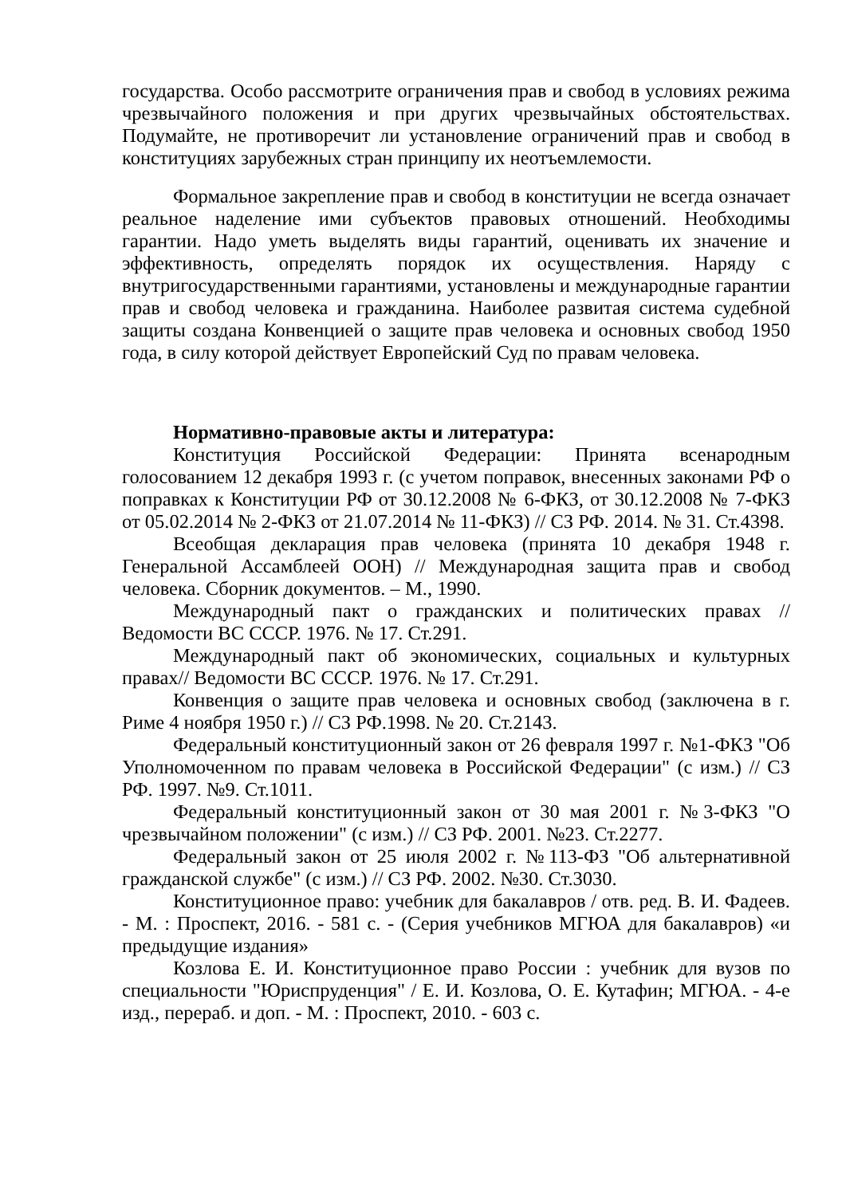государства. Особо рассмотрите ограничения прав и свобод в условиях режима чрезвычайного положения и при других чрезвычайных обстоятельствах. Подумайте, не противоречит ли установление ограничений прав и свобод в конституциях зарубежных стран принципу их неотъемлемости.
Формальное закрепление прав и свобод в конституции не всегда означает реальное наделение ими субъектов правовых отношений. Необходимы гарантии. Надо уметь выделять виды гарантий, оценивать их значение и эффективность, определять порядок их осуществления. Наряду с внутригосударственными гарантиями, установлены и международные гарантии прав и свобод человека и гражданина. Наиболее развитая система судебной защиты создана Конвенцией о защите прав человека и основных свобод 1950 года, в силу которой действует Европейский Суд по правам человека.
Нормативно-правовые акты и литература:
Конституция Российской Федерации: Принята всенародным голосованием 12 декабря 1993 г. (с учетом поправок, внесенных законами РФ о поправках к Конституции РФ от 30.12.2008 № 6-ФКЗ, от 30.12.2008 № 7-ФКЗ от 05.02.2014 № 2-ФКЗ от 21.07.2014 № 11-ФКЗ) // СЗ РФ. 2014. № 31. Ст.4398.
Всеобщая декларация прав человека (принята 10 декабря 1948 г. Генеральной Ассамблеей ООН) // Международная защита прав и свобод человека. Сборник документов. – М., 1990.
Международный пакт о гражданских и политических правах // Ведомости ВС СССР. 1976. № 17. Ст.291.
Международный пакт об экономических, социальных и культурных правах// Ведомости ВС СССР. 1976. № 17. Ст.291.
Конвенция о защите прав человека и основных свобод (заключена в г. Риме 4 ноября 1950 г.) // СЗ РФ.1998. № 20. Ст.2143.
Федеральный конституционный закон от 26 февраля 1997 г. №1-ФКЗ "Об Уполномоченном по правам человека в Российской Федерации" (с изм.) // СЗ РФ. 1997. №9. Ст.1011.
Федеральный конституционный закон от 30 мая 2001 г. №3-ФКЗ "О чрезвычайном положении" (с изм.) // СЗ РФ. 2001. №23. Ст.2277.
Федеральный закон от 25 июля 2002 г. №113-ФЗ "Об альтернативной гражданской службе" (с изм.) // СЗ РФ. 2002. №30. Ст.3030.
Конституционное право: учебник для бакалавров / отв. ред. В. И. Фадеев. - М. : Проспект, 2016. - 581 с. - (Серия учебников МГЮА для бакалавров) «и предыдущие издания»
Козлова Е. И. Конституционное право России : учебник для вузов по специальности "Юриспруденция" / Е. И. Козлова, О. Е. Кутафин; МГЮА. - 4-е изд., перераб. и доп. - М. : Проспект, 2010. - 603 с.